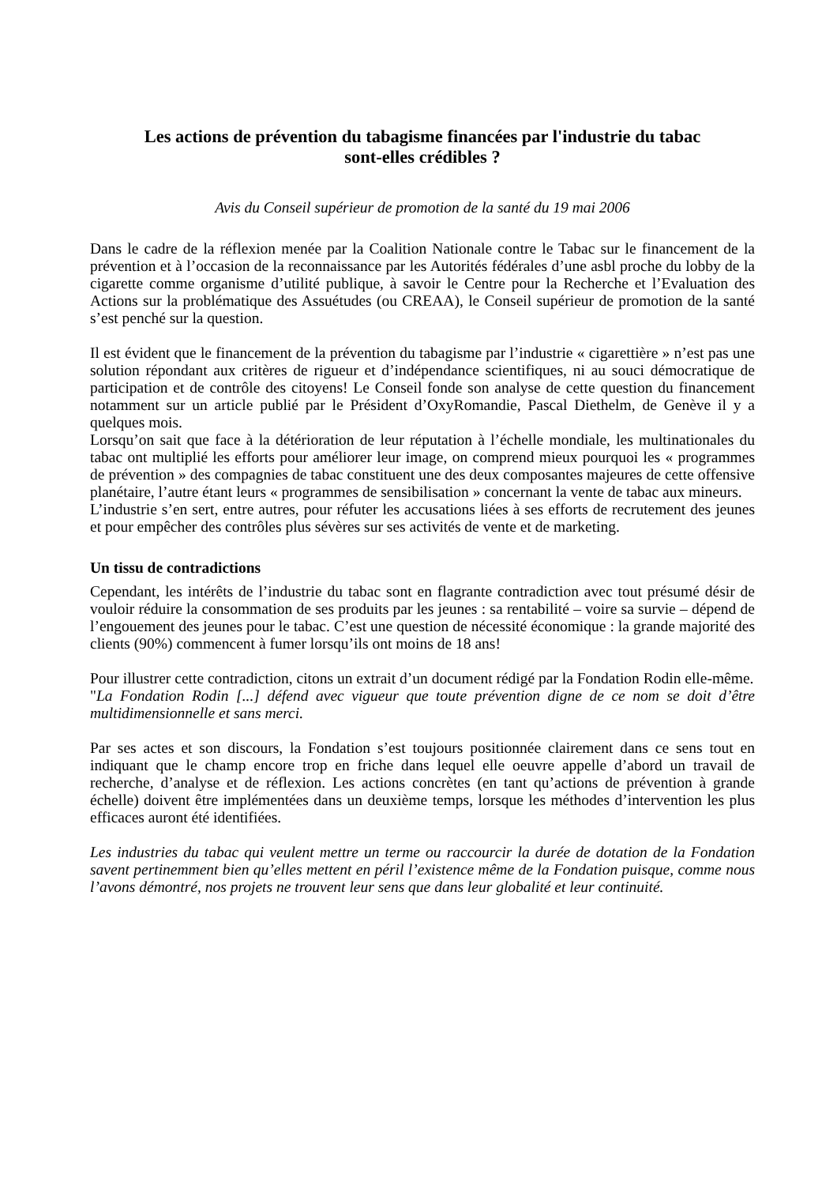Les actions de prévention du tabagisme financées par l'industrie du tabac
sont-elles crédibles ?
Avis du Conseil supérieur de promotion de la santé du 19 mai 2006
Dans le cadre de la réflexion menée par la Coalition Nationale contre le Tabac sur le financement de la prévention et à l’occasion de la reconnaissance par les Autorités fédérales d’une asbl proche du lobby de la cigarette comme organisme d’utilité publique, à savoir le Centre pour la Recherche et l’Evaluation des Actions sur la problématique des Assuétudes (ou CREAA), le Conseil supérieur de promotion de la santé s’est penché sur la question.
Il est évident que le financement de la prévention du tabagisme par l’industrie « cigarettière » n’est pas une solution répondant aux critères de rigueur et d’indépendance scientifiques, ni au souci démocratique de participation et de contrôle des citoyens! Le Conseil fonde son analyse de cette question du financement notamment sur un article publié par le Président d’OxyRomandie, Pascal Diethelm, de Genève il y a quelques mois.
Lorsqu’on sait que face à la détérioration de leur réputation à l’échelle mondiale, les multinationales du tabac ont multiplié les efforts pour améliorer leur image, on comprend mieux pourquoi les « programmes de prévention » des compagnies de tabac constituent une des deux composantes majeures de cette offensive planétaire, l’autre étant leurs « programmes de sensibilisation » concernant la vente de tabac aux mineurs.
L’industrie s’en sert, entre autres, pour réfuter les accusations liées à ses efforts de recrutement des jeunes et pour empêcher des contrôles plus sévères sur ses activités de vente et de marketing.
Un tissu de contradictions
Cependant, les intérêts de l’industrie du tabac sont en flagrante contradiction avec tout présumé désir de vouloir réduire la consommation de ses produits par les jeunes : sa rentabilité – voire sa survie – dépend de l’engouement des jeunes pour le tabac. C’est une question de nécessité économique : la grande majorité des clients (90%) commencent à fumer lorsqu’ils ont moins de 18 ans!
Pour illustrer cette contradiction, citons un extrait d’un document rédigé par la Fondation Rodin elle-même.
"La Fondation Rodin [...] défend avec vigueur que toute prévention digne de ce nom se doit d’être multidimensionnelle et sans merci.
Par ses actes et son discours, la Fondation s’est toujours positionnée clairement dans ce sens tout en indiquant que le champ encore trop en friche dans lequel elle oeuvre appelle d’abord un travail de recherche, d’analyse et de réflexion. Les actions concrètes (en tant qu’actions de prévention à grande échelle) doivent être implémentées dans un deuxième temps, lorsque les méthodes d’intervention les plus efficaces auront été identifiées.
Les industries du tabac qui veulent mettre un terme ou raccourcir la durée de dotation de la Fondation savent pertinemment bien qu’elles mettent en péril l’existence même de la Fondation puisque, comme nous l’avons démontré, nos projets ne trouvent leur sens que dans leur globalité et leur continuité.